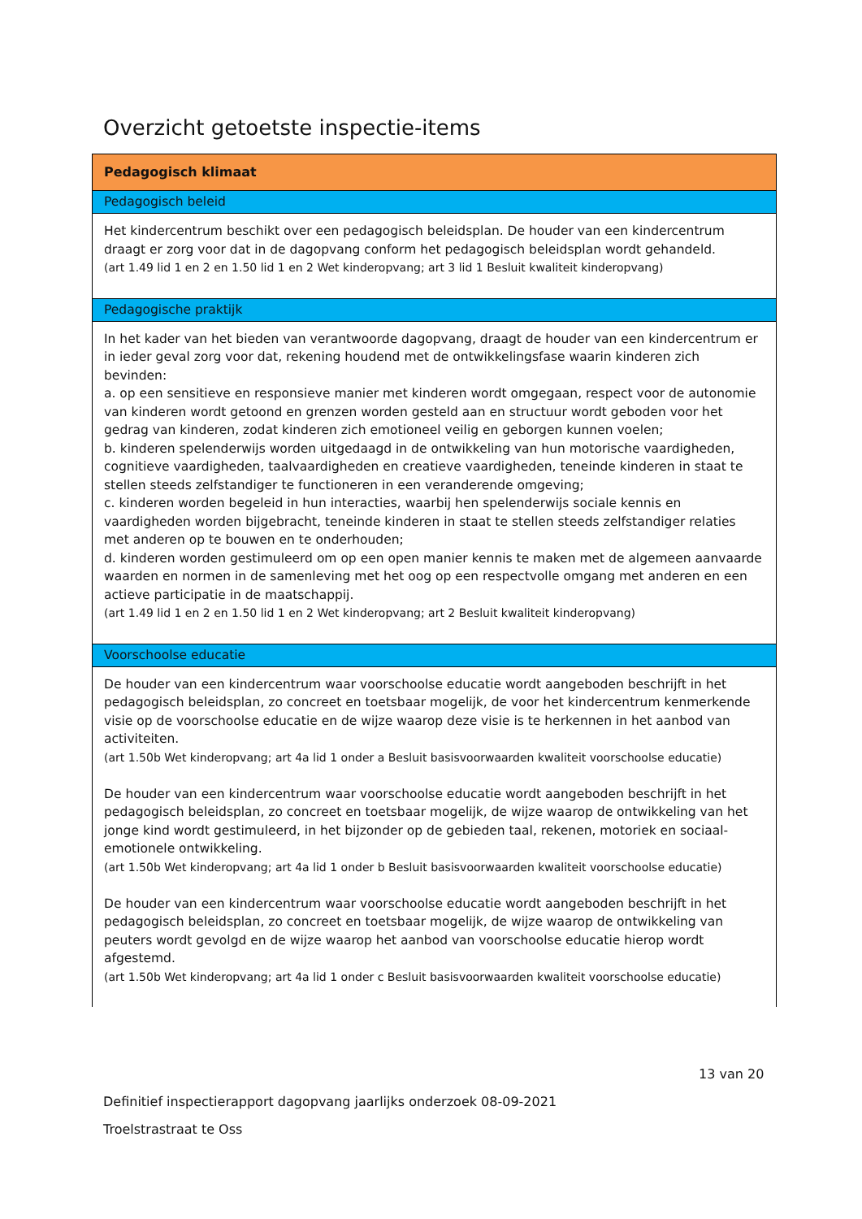Overzicht getoetste inspectie-items
| Pedagogisch klimaat |
| --- |
| Pedagogisch beleid |
| Het kindercentrum beschikt over een pedagogisch beleidsplan. De houder van een kindercentrum draagt er zorg voor dat in de dagopvang conform het pedagogisch beleidsplan wordt gehandeld. (art 1.49 lid 1 en 2 en 1.50 lid 1 en 2 Wet kinderopvang; art 3 lid 1 Besluit kwaliteit kinderopvang) |
| Pedagogische praktijk |
| In het kader van het bieden van verantwoorde dagopvang, draagt de houder van een kindercentrum er in ieder geval zorg voor dat, rekening houdend met de ontwikkelingsfase waarin kinderen zich bevinden: a. op een sensitieve en responsieve manier met kinderen wordt omgegaan, respect voor de autonomie van kinderen wordt getoond en grenzen worden gesteld aan en structuur wordt geboden voor het gedrag van kinderen, zodat kinderen zich emotioneel veilig en geborgen kunnen voelen; b. kinderen spelenderwijs worden uitgedaagd in de ontwikkeling van hun motorische vaardigheden, cognitieve vaardigheden, taalvaardigheden en creatieve vaardigheden, teneinde kinderen in staat te stellen steeds zelfstandiger te functioneren in een veranderende omgeving; c. kinderen worden begeleid in hun interacties, waarbij hen spelenderwijs sociale kennis en vaardigheden worden bijgebracht, teneinde kinderen in staat te stellen steeds zelfstandiger relaties met anderen op te bouwen en te onderhouden; d. kinderen worden gestimuleerd om op een open manier kennis te maken met de algemeen aanvaarde waarden en normen in de samenleving met het oog op een respectvolle omgang met anderen en een actieve participatie in de maatschappij. (art 1.49 lid 1 en 2 en 1.50 lid 1 en 2 Wet kinderopvang; art 2 Besluit kwaliteit kinderopvang) |
| Voorschoolse educatie |
| De houder van een kindercentrum waar voorschoolse educatie wordt aangeboden beschrijft in het pedagogisch beleidsplan, zo concreet en toetsbaar mogelijk, de voor het kindercentrum kenmerkende visie op de voorschoolse educatie en de wijze waarop deze visie is te herkennen in het aanbod van activiteiten. (art 1.50b Wet kinderopvang; art 4a lid 1 onder a Besluit basisvoorwaarden kwaliteit voorschoolse educatie) De houder van een kindercentrum waar voorschoolse educatie wordt aangeboden beschrijft in het pedagogisch beleidsplan, zo concreet en toetsbaar mogelijk, de wijze waarop de ontwikkeling van het jonge kind wordt gestimuleerd, in het bijzonder op de gebieden taal, rekenen, motoriek en sociaal-emotionele ontwikkeling. (art 1.50b Wet kinderopvang; art 4a lid 1 onder b Besluit basisvoorwaarden kwaliteit voorschoolse educatie) De houder van een kindercentrum waar voorschoolse educatie wordt aangeboden beschrijft in het pedagogisch beleidsplan, zo concreet en toetsbaar mogelijk, de wijze waarop de ontwikkeling van peuters wordt gevolgd en de wijze waarop het aanbod van voorschoolse educatie hierop wordt afgestemd. (art 1.50b Wet kinderopvang; art 4a lid 1 onder c Besluit basisvoorwaarden kwaliteit voorschoolse educatie) |
13 van 20
Definitief inspectierapport dagopvang jaarlijks onderzoek 08-09-2021
Troelstrastraat te Oss